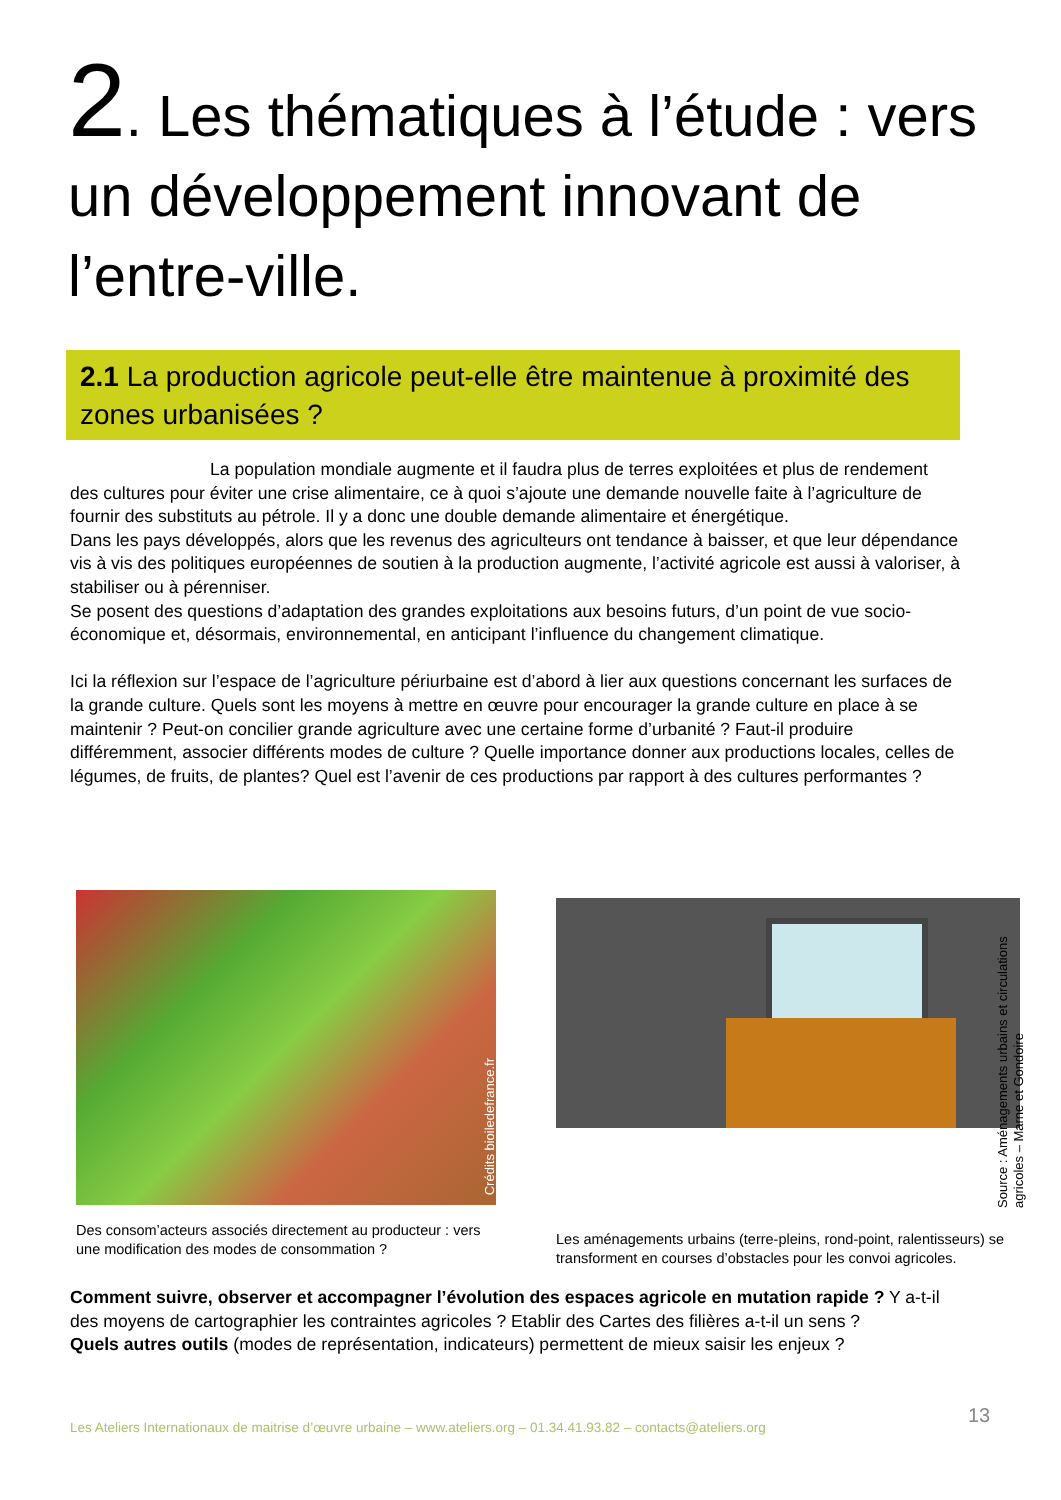2. Les thématiques à l’étude : vers un développement innovant de l’entre-ville.
2.1 La production agricole peut-elle être maintenue à proximité des zones urbanisées ?
La population mondiale augmente et il faudra plus de terres exploitées et plus de rendement des cultures pour éviter une crise alimentaire, ce à quoi s’ajoute une demande nouvelle faite à l’agriculture de fournir des substituts au pétrole. Il y a donc une double demande alimentaire et énergétique.
Dans les pays développés, alors que les revenus des agriculteurs ont tendance à baisser, et que leur dépendance vis à vis des politiques européennes de soutien à la production augmente, l’activité agricole est aussi à valoriser, à stabiliser ou à pérenniser.
Se posent des questions d’adaptation des grandes exploitations aux besoins futurs, d’un point de vue socio-économique et, désormais, environnemental, en anticipant l’influence du changement climatique.
Ici la réflexion sur l’espace de l’agriculture périurbaine est d’abord à lier aux questions concernant les surfaces de la grande culture. Quels sont les moyens à mettre en œuvre pour encourager la grande culture en place à se maintenir ? Peut-on concilier grande agriculture avec une certaine forme d’urbanité ? Faut-il produire différemment, associer différents modes de culture ? Quelle importance donner aux productions locales, celles de légumes, de fruits, de plantes? Quel est l’avenir de ces productions par rapport à des cultures performantes ?
Crédits bioiledefrance.fr
Des consom’acteurs associés directement au producteur : vers une modification des modes de consommation ?
Les aménagements urbains (terre-pleins, rond-point, ralentisseurs) se transforment en courses d’obstacles pour les convoi agricoles.
Source : Aménagements urbains et circulations agricoles – Marne et Gondoire
Comment suivre, observer et accompagner l’évolution des espaces agricole en mutation rapide ? Y a-t-il des moyens de cartographier les contraintes agricoles ? Etablir des Cartes des filières a-t-il un sens ?
Quels autres outils (modes de représentation, indicateurs) permettent de mieux saisir les enjeux ?
13
Les Ateliers Internationaux de maitrise d’œuvre urbaine – www.ateliers.org – 01.34.41.93.82 – contacts@ateliers.org